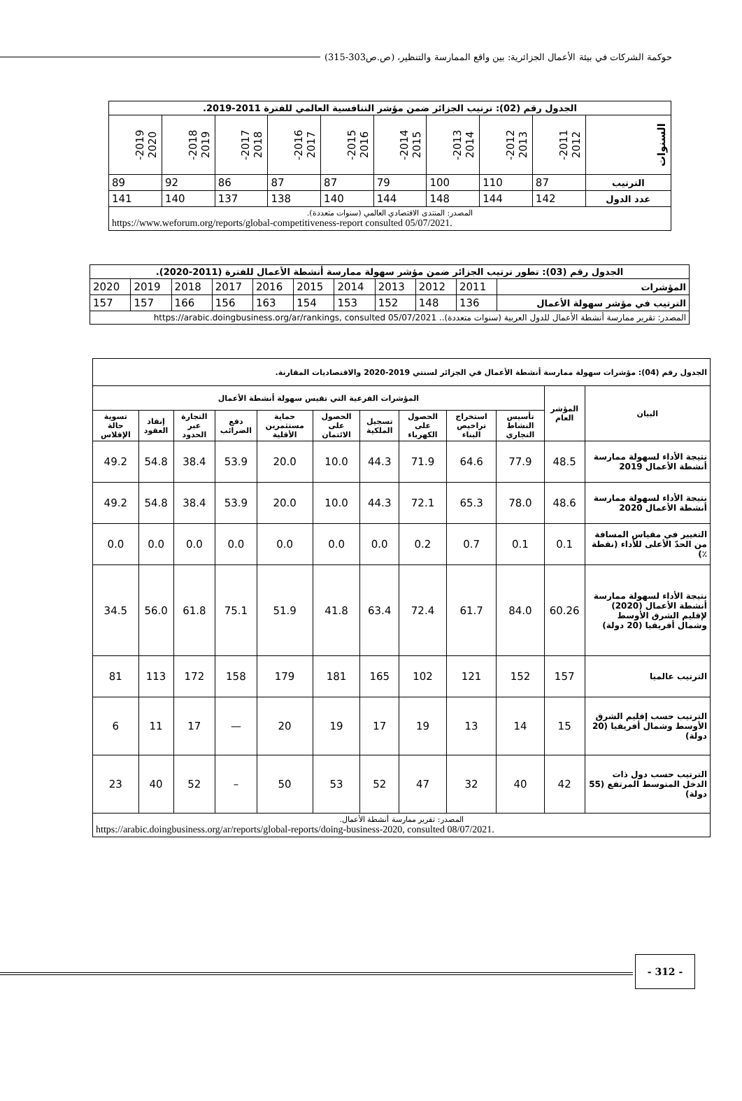حوكمة الشركات في بيئة الأعمال الجزائرية: بين واقع الممارسة والتنظير، (ص.ص303-315)
| الجدول رقم (02): ترتيب الجزائر ضمن مؤشر التنافسية العالمي للفترة 2011-2019. | | | | | | | | | |
| --- | --- | --- | --- | --- | --- | --- | --- | --- | --- |
| السنوات | 2011- 2012 | 2012- 2013 | 2013- 2014 | 2014- 2015 | 2015- 2016 | 2016- 2017 | 2017- 2018 | 2018- 2019 | 2019- 2020 |
| الترتيب | 87 | 110 | 100 | 79 | 87 | 87 | 86 | 92 | 89 |
| عدد الدول | 142 | 144 | 148 | 144 | 140 | 138 | 137 | 140 | 141 |
| المصدر: المنتدى الاقتصادي العالمي (سنوات متعددة). https://www.weforum.org/reports/global-competitiveness-report consulted 05/07/2021. | | | | | | | | | |
| الجدول رقم (03): تطور ترتيب الجزائر ضمن مؤشر سهولة ممارسة أنشطة الأعمال للفترة (2011-2020). | | | | | | | | | | |
| --- | --- | --- | --- | --- | --- | --- | --- | --- | --- | --- |
| المؤشرات | 2011 | 2012 | 2013 | 2014 | 2015 | 2016 | 2017 | 2018 | 2019 | 2020 |
| الترتيب في مؤشر سهولة الأعمال | 136 | 148 | 152 | 153 | 154 | 163 | 156 | 166 | 157 | 157 |
| المصدر: تقرير ممارسة أنشطة الأعمال للدول العربية (سنوات متعددة).. https://arabic.doingbusiness.org/ar/rankings, consulted 05/07/2021 | | | | | | | | | | |
| الجدول رقم (04): مؤشرات سهولة ممارسة أنشطة الأعمال في الجزائر لسنتي 2019-2020 والاقتصاديات المقارنة. | | | | | | | | | | | |
| --- | --- | --- | --- | --- | --- | --- | --- | --- | --- | --- | --- |
| البيان | المؤشر العام | المؤشرات الفرعية التي تقيس سهولة أنشطة الأعمال | | | | | | | | | |
| | | تأسيس النشاط التجاري | استخراج تراخيص البناء | الحصول على الكهرباء | تسجيل الملكية | الحصول على الائتمان | حماية مستثمرين الأقلية | دفع الضرائب | التجارة عبر الحدود | إنفاذ العقود | تسوية حالة الإفلاس |
| نتيجة الأداء لسهولة ممارسة أنشطة الأعمال 2019 | 48.5 | 77.9 | 64.6 | 71.9 | 44.3 | 10.0 | 20.0 | 53.9 | 38.4 | 54.8 | 49.2 |
| نتيجة الأداء لسهولة ممارسة أنشطة الأعمال 2020 | 48.6 | 78.0 | 65.3 | 72.1 | 44.3 | 10.0 | 20.0 | 53.9 | 38.4 | 54.8 | 49.2 |
| التغيير في مقياس المسافة من الحدّ الأعلى للأداء (نقطة ٪) | 0.1 | 0.1 | 0.7 | 0.2 | 0.0 | 0.0 | 0.0 | 0.0 | 0.0 | 0.0 | 0.0 |
| نتيجة الأداء لسهولة ممارسة أنشطة الأعمال (2020) لإقليم الشرق الأوسط وشمال أفريقيا (20 دولة) | 60.26 | 84.0 | 61.7 | 72.4 | 63.4 | 41.8 | 51.9 | 75.1 | 61.8 | 56.0 | 34.5 |
| الترتيب عالميا | 157 | 152 | 121 | 102 | 165 | 181 | 179 | 158 | 172 | 113 | 81 |
| الترتيب حسب إقليم الشرق الأوسط وشمال أفريقيا (20 دولة) | 15 | 14 | 13 | 19 | 17 | 19 | 20 | — | 17 | 11 | 6 |
| الترتيب حسب دول ذات الدخل المتوسط المرتفع (55 دولة) | 42 | 40 | 32 | 47 | 52 | 53 | 50 | – | 52 | 40 | 23 |
| المصدر: تقرير ممارسة أنشطة الأعمال. https://arabic.doingbusiness.org/ar/reports/global-reports/doing-business-2020, consulted 08/07/2021. | | | | | | | | | | | |
- 312 -